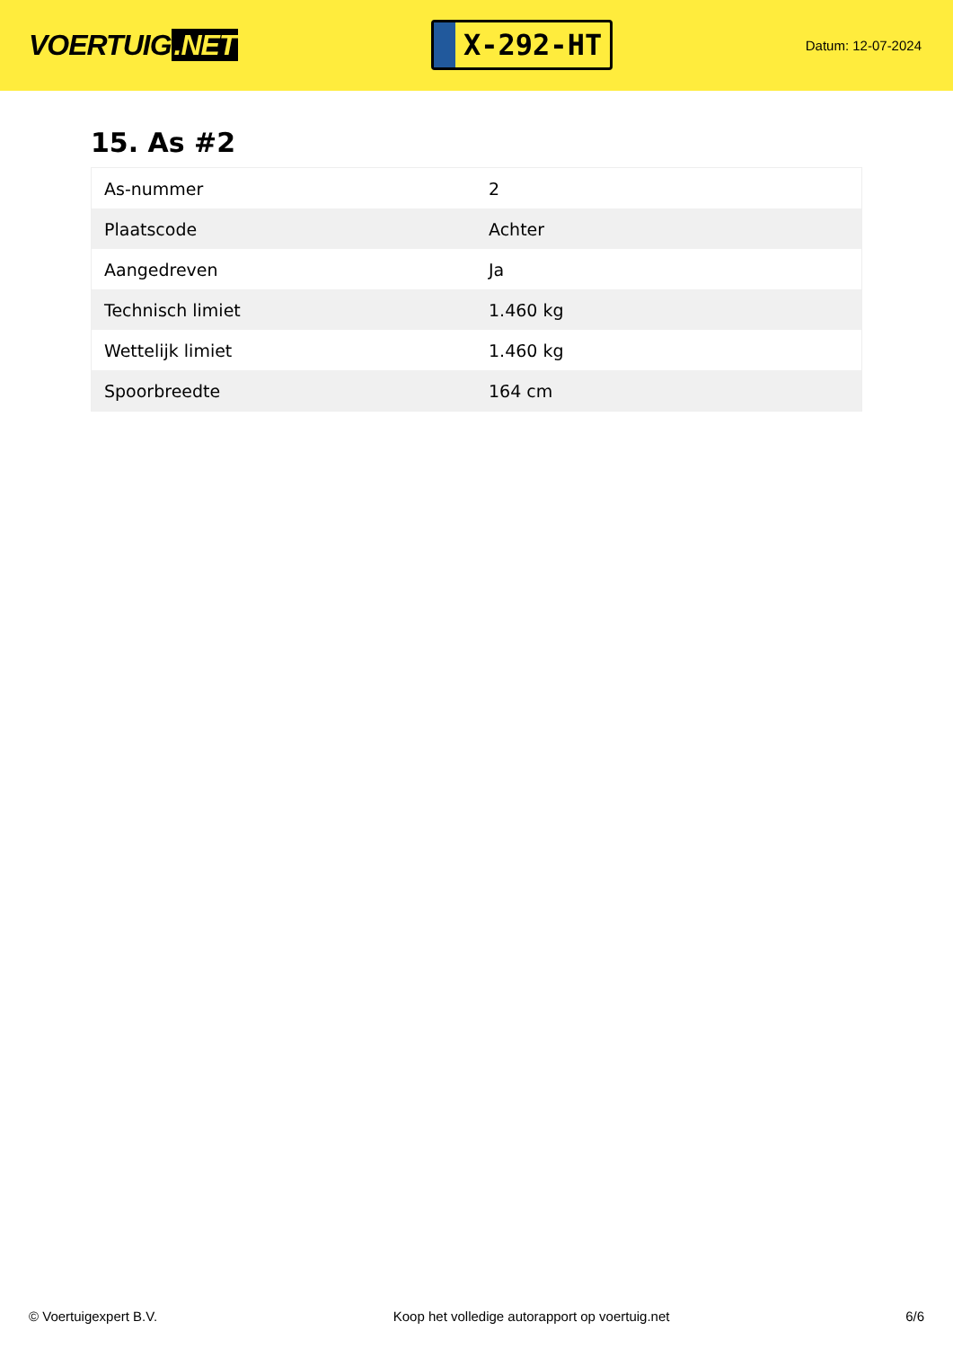VOERTUIG.NET
X-292-HT
Datum: 12-07-2024
15. As #2
| As-nummer | 2 |
| Plaatscode | Achter |
| Aangedreven | Ja |
| Technisch limiet | 1.460 kg |
| Wettelijk limiet | 1.460 kg |
| Spoorbreedte | 164 cm |
© Voertuigexpert B.V. Koop het volledige autorapport op voertuig.net 6/6